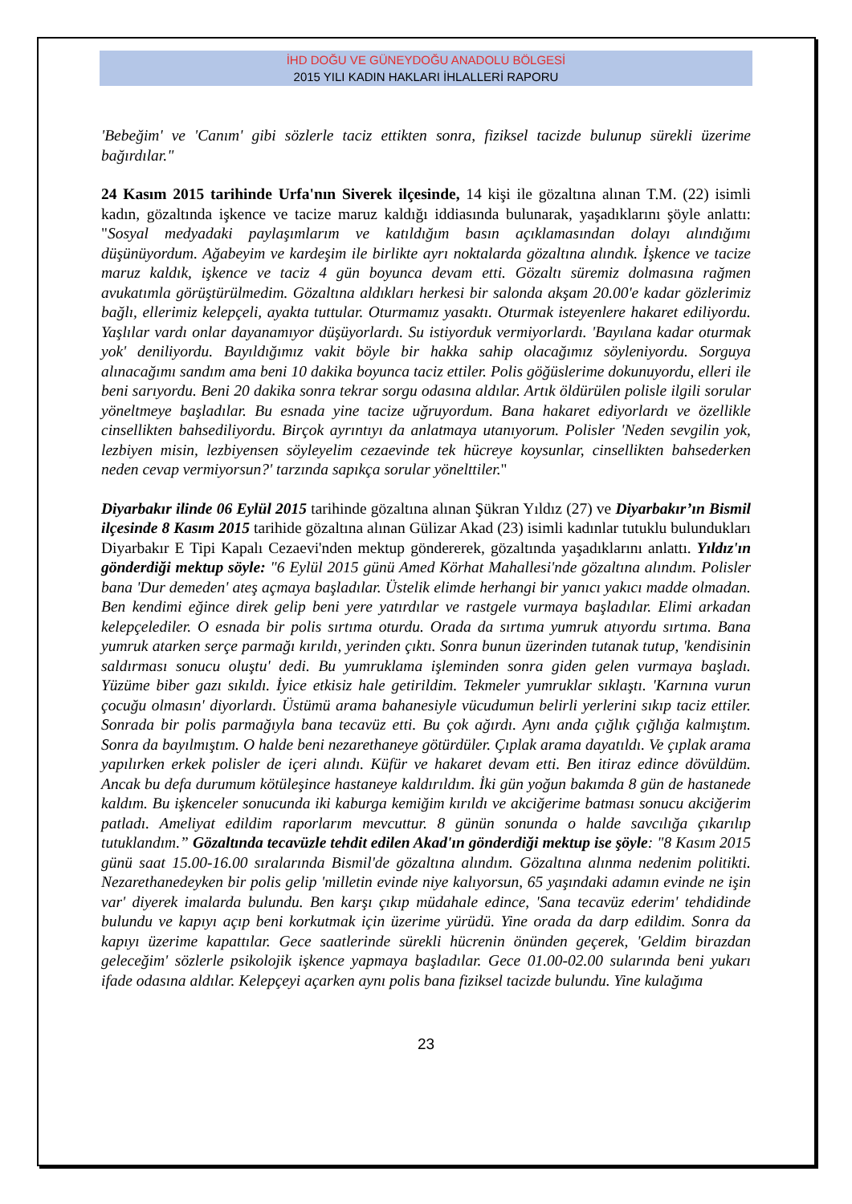İHD DOĞU VE GÜNEYDOĞU ANADOLU BÖLGESİ
2015 YILI KADIN HAKLARI İHLALLERİ RAPORU
'Bebeğim' ve 'Canım' gibi sözlerle taciz ettikten sonra, fiziksel tacizde bulunup sürekli üzerime bağırdılar."
24 Kasım 2015 tarihinde Urfa'nın Siverek ilçesinde, 14 kişi ile gözaltına alınan T.M. (22) isimli kadın, gözaltında işkence ve tacize maruz kaldığı iddiasında bulunarak, yaşadıklarını şöyle anlattı: "Sosyal medyadaki paylaşımlarım ve katıldığım basın açıklamasından dolayı alındığımı düşünüyordum. Ağabeyim ve kardeşim ile birlikte ayrı noktalarda gözaltına alındık. İşkence ve tacize maruz kaldık, işkence ve taciz 4 gün boyunca devam etti. Gözaltı süremiz dolmasına rağmen avukatımla görüştürülmedim. Gözaltına aldıkları herkesi bir salonda akşam 20.00'e kadar gözlerimiz bağlı, ellerimiz kelepçeli, ayakta tuttular. Oturmamız yasaktı. Oturmak isteyenlere hakaret ediliyordu. Yaşlılar vardı onlar dayanamıyor düşüyorlardı. Su istiyorduk vermiyorlardı. 'Bayılana kadar oturmak yok' deniliyordu. Bayıldığımız vakit böyle bir hakka sahip olacağımız söyleniyordu. Sorguya alınacağımı sandım ama beni 10 dakika boyunca taciz ettiler. Polis göğüslerime dokunuyordu, elleri ile beni sarıyordu. Beni 20 dakika sonra tekrar sorgu odasına aldılar. Artık öldürülen polisle ilgili sorular yöneltmeye başladılar. Bu esnada yine tacize uğruyordum. Bana hakaret ediyorlardı ve özellikle cinsellikten bahsediliyordu. Birçok ayrıntıyı da anlatmaya utanıyorum. Polisler 'Neden sevgilin yok, lezbiyen misin, lezbiyensen söyleyelim cezaevinde tek hücreye koysunlar, cinsellikten bahsederken neden cevap vermiyorsun?' tarzında sapıkça sorular yönelttiler."
Diyarbakır ilinde 06 Eylül 2015 tarihinde gözaltına alınan Şükran Yıldız (27) ve Diyarbakır’ın Bismil ilçesinde 8 Kasım 2015 tarihide gözaltına alınan Gülizar Akad (23) isimli kadınlar tutuklu bulundukları Diyarbakır E Tipi Kapalı Cezaevi'nden mektup göndererek, gözaltında yaşadıklarını anlattı. Yıldız'ın gönderdiği mektup söyle: "6 Eylül 2015 günü Amed Körhat Mahallesi'nde gözaltına alındım. Polisler bana 'Dur demeden' ateş açmaya başladılar. Üstelik elimde herhangi bir yanıcı yakıcı madde olmadan. Ben kendimi eğince direk gelip beni yere yatırdılar ve rastgele vurmaya başladılar. Elimi arkadan kelepçelediler. O esnada bir polis sırtıma oturdu. Orada da sırtıma yumruk atıyordu sırtıma. Bana yumruk atarken serçe parmağı kırıldı, yerinden çıktı. Sonra bunun üzerinden tutanak tutup, 'kendisinin saldırması sonucu oluştu' dedi. Bu yumruklama işleminden sonra giden gelen vurmaya başladı. Yüzüme biber gazı sıkıldı. İyice etkisiz hale getirildim. Tekmeler yumruklar sıklaştı. 'Karnına vurun çocuğu olmasın' diyorlardı. Üstümü arama bahanesiyle vücudumun belirli yerlerini sıkıp taciz ettiler. Sonrada bir polis parmağıyla bana tecavüz etti. Bu çok ağırdı. Aynı anda çığlık çığlığa kalmıştım. Sonra da bayılmıştım. O halde beni nezarethaneye götürdüler. Çıplak arama dayatıldı. Ve çıplak arama yapılırken erkek polisler de içeri alındı. Küfür ve hakaret devam etti. Ben itiraz edince dövüldüm. Ancak bu defa durumum kötüleşince hastaneye kaldırıldım. İki gün yoğun bakımda 8 gün de hastanede kaldım. Bu işkenceler sonucunda iki kaburga kemiğim kırıldı ve akciğerime batması sonucu akciğerim patladı. Ameliyat edildim raporlarım mevcuttur. 8 günün sonunda o halde savcılığa çıkarılıp tutuklandım.” Gözaltında tecavüzle tehdit edilen Akad'ın gönderdiği mektup ise şöyle: "8 Kasım 2015 günü saat 15.00-16.00 sıralarında Bismil'de gözaltına alındım. Gözaltına alınma nedenim politikti. Nezarethanedeyken bir polis gelip 'milletin evinde niye kalıyorsun, 65 yaşındaki adamın evinde ne işin var' diyerek imalarda bulundu. Ben karşı çıkıp müdahale edince, 'Sana tecavüz ederim' tehdidinde bulundu ve kapıyı açıp beni korkutmak için üzerime yürüdü. Yine orada da darp edildim. Sonra da kapıyı üzerime kapattılar. Gece saatlerinde sürekli hücrenin önünden geçerek, 'Geldim birazdan geleceğim' sözlerle psikolojik işkence yapmaya başladılar. Gece 01.00-02.00 sularında beni yukarı ifade odasına aldılar. Kelepçeyi açarken aynı polis bana fiziksel tacizde bulundu. Yine kulağıma
23